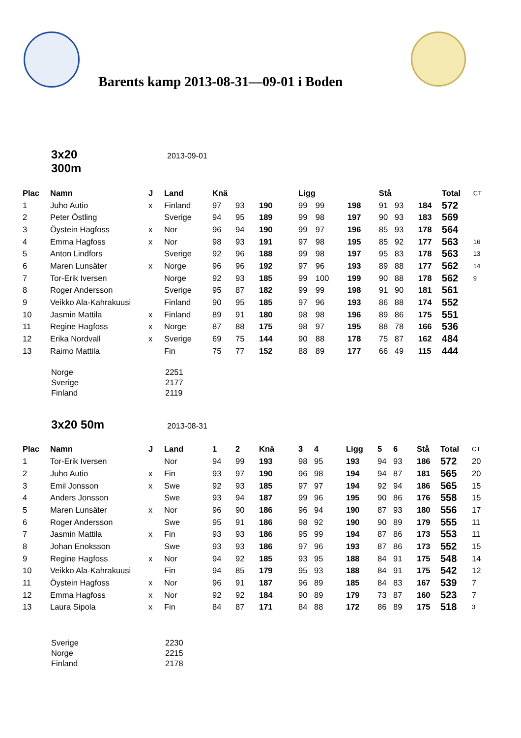Barents kamp 2013-08-31—09-01 i Boden
3x20 300m
2013-09-01
| Plac | Namn | J | Land | Knä | | | Ligg | | | Stå | | | Total | CT |
| --- | --- | --- | --- | --- | --- | --- | --- | --- | --- | --- | --- | --- | --- | --- |
| 1 | Juho Autio | x | Finland | 97 | 93 | 190 | 99 | 99 | 198 | 91 | 93 | 184 | 572 | |
| 2 | Peter Östling | | Sverige | 94 | 95 | 189 | 99 | 98 | 197 | 90 | 93 | 183 | 569 | |
| 3 | Öystein Hagfoss | x | Nor | 96 | 94 | 190 | 99 | 97 | 196 | 85 | 93 | 178 | 564 | |
| 4 | Emma Hagfoss | x | Nor | 98 | 93 | 191 | 97 | 98 | 195 | 85 | 92 | 177 | 563 | 16 |
| 5 | Anton Lindfors | | Sverige | 92 | 96 | 188 | 99 | 98 | 197 | 95 | 83 | 178 | 563 | 13 |
| 6 | Maren Lunsäter | x | Norge | 96 | 96 | 192 | 97 | 96 | 193 | 89 | 88 | 177 | 562 | 14 |
| 7 | Tor-Erik Iversen | | Norge | 92 | 93 | 185 | 99 | 100 | 199 | 90 | 88 | 178 | 562 | 9 |
| 8 | Roger Andersson | | Sverige | 95 | 87 | 182 | 99 | 99 | 198 | 91 | 90 | 181 | 561 | |
| 9 | Veikko Ala-Kahrakuusi | | Finland | 90 | 95 | 185 | 97 | 96 | 193 | 86 | 88 | 174 | 552 | |
| 10 | Jasmin Mattila | x | Finland | 89 | 91 | 180 | 98 | 98 | 196 | 89 | 86 | 175 | 551 | |
| 11 | Regine Hagfoss | x | Norge | 87 | 88 | 175 | 98 | 97 | 195 | 88 | 78 | 166 | 536 | |
| 12 | Erika Nordvall | x | Sverige | 69 | 75 | 144 | 90 | 88 | 178 | 75 | 87 | 162 | 484 | |
| 13 | Raimo Mattila | | Fin | 75 | 77 | 152 | 88 | 89 | 177 | 66 | 49 | 115 | 444 | |
Norge 2251
Sverige 2177
Finland 2119
3x20 50m
2013-08-31
| Plac | Namn | J | Land | 1 | 2 | Knä | 3 | 4 | Ligg | 5 | 6 | Stå | Total | CT |
| --- | --- | --- | --- | --- | --- | --- | --- | --- | --- | --- | --- | --- | --- | --- |
| 1 | Tor-Erik Iversen | | Nor | 94 | 99 | 193 | 98 | 95 | 193 | 94 | 93 | 186 | 572 | 20 |
| 2 | Juho Autio | x | Fin | 93 | 97 | 190 | 96 | 98 | 194 | 94 | 87 | 181 | 565 | 20 |
| 3 | Emil Jonsson | x | Swe | 92 | 93 | 185 | 97 | 97 | 194 | 92 | 94 | 186 | 565 | 15 |
| 4 | Anders Jonsson | | Swe | 93 | 94 | 187 | 99 | 96 | 195 | 90 | 86 | 176 | 558 | 15 |
| 5 | Maren Lunsäter | x | Nor | 96 | 90 | 186 | 96 | 94 | 190 | 87 | 93 | 180 | 556 | 17 |
| 6 | Roger Andersson | | Swe | 95 | 91 | 186 | 98 | 92 | 190 | 90 | 89 | 179 | 555 | 11 |
| 7 | Jasmin Mattila | x | Fin | 93 | 93 | 186 | 95 | 99 | 194 | 87 | 86 | 173 | 553 | 11 |
| 8 | Johan Enoksson | | Swe | 93 | 93 | 186 | 97 | 96 | 193 | 87 | 86 | 173 | 552 | 15 |
| 9 | Regine Hagfoss | x | Nor | 94 | 92 | 185 | 93 | 95 | 188 | 84 | 91 | 175 | 548 | 14 |
| 10 | Veikko Ala-Kahrakuusi | | Fin | 94 | 85 | 179 | 95 | 93 | 188 | 84 | 91 | 175 | 542 | 12 |
| 11 | Öystein Hagfoss | x | Nor | 96 | 91 | 187 | 96 | 89 | 185 | 84 | 83 | 167 | 539 | 7 |
| 12 | Emma Hagfoss | x | Nor | 92 | 92 | 184 | 90 | 89 | 179 | 73 | 87 | 160 | 523 | 7 |
| 13 | Laura Sipola | x | Fin | 84 | 87 | 171 | 84 | 88 | 172 | 86 | 89 | 175 | 518 | 3 |
Sverige 2230
Norge 2215
Finland 2178